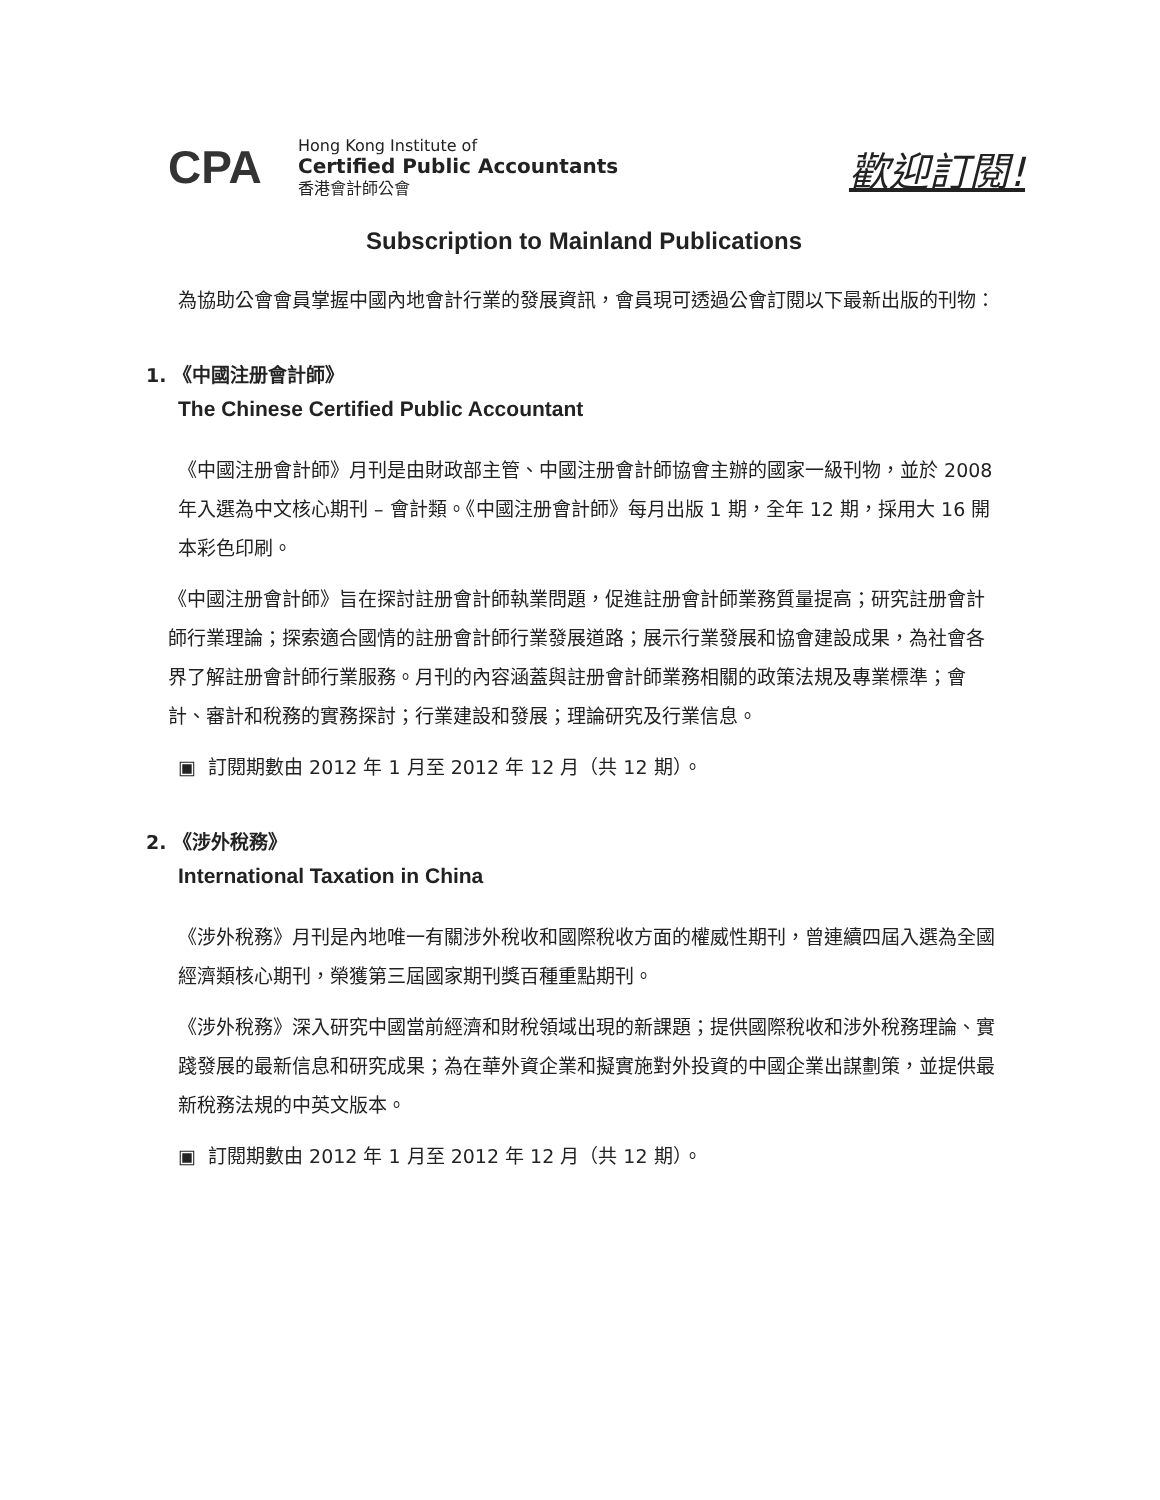CPA
Hong Kong Institute of
Certified Public Accountants
香港會計師公會
歡迎訂閱!
Subscription to Mainland Publications
為協助公會會員掌握中國內地會計行業的發展資訊，會員現可透過公會訂閱以下最新出版的刊物：
1. 《中國注册會計師》
The Chinese Certified Public Accountant
《中國注册會計師》月刊是由財政部主管、中國注册會計師協會主辦的國家一級刊物，並於 2008 年入選為中文核心期刊 – 會計類。《中國注册會計師》每月出版 1 期，全年 12 期，採用大 16 開本彩色印刷。
《中國注册會計師》旨在探討註册會計師執業問題，促進註册會計師業務質量提高；研究註册會計師行業理論；探索適合國情的註册會計師行業發展道路；展示行業發展和協會建設成果，為社會各界了解註册會計師行業服務。月刊的內容涵蓋與註册會計師業務相關的政策法規及專業標準；會計、審計和稅務的實務探討；行業建設和發展；理論研究及行業信息。
▣ 訂閱期數由 2012 年 1 月至 2012 年 12 月（共 12 期）。
2. 《涉外稅務》
International Taxation in China
《涉外稅務》月刊是內地唯一有關涉外稅收和國際稅收方面的權威性期刊，曾連續四屆入選為全國經濟類核心期刊，榮獲第三屆國家期刊獎百種重點期刊。
《涉外稅務》深入研究中國當前經濟和財稅領域出現的新課題；提供國際稅收和涉外稅務理論、實踐發展的最新信息和研究成果；為在華外資企業和擬實施對外投資的中國企業出謀劃策，並提供最新稅務法規的中英文版本。
▣ 訂閱期數由 2012 年 1 月至 2012 年 12 月（共 12 期）。